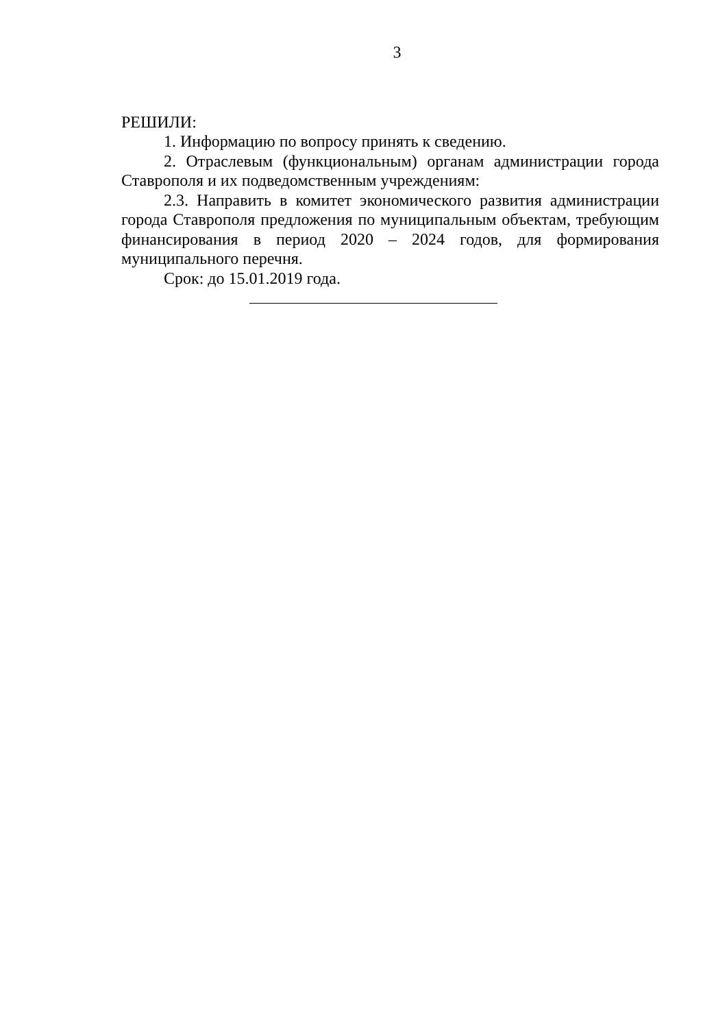3
РЕШИЛИ:
1. Информацию по вопросу принять к сведению.
2. Отраслевым (функциональным) органам администрации города Ставрополя и их подведомственным учреждениям:
2.3. Направить в комитет экономического развития администрации города Ставрополя предложения по муниципальным объектам, требующим финансирования в период 2020 – 2024 годов, для формирования муниципального перечня.
Срок: до 15.01.2019 года.